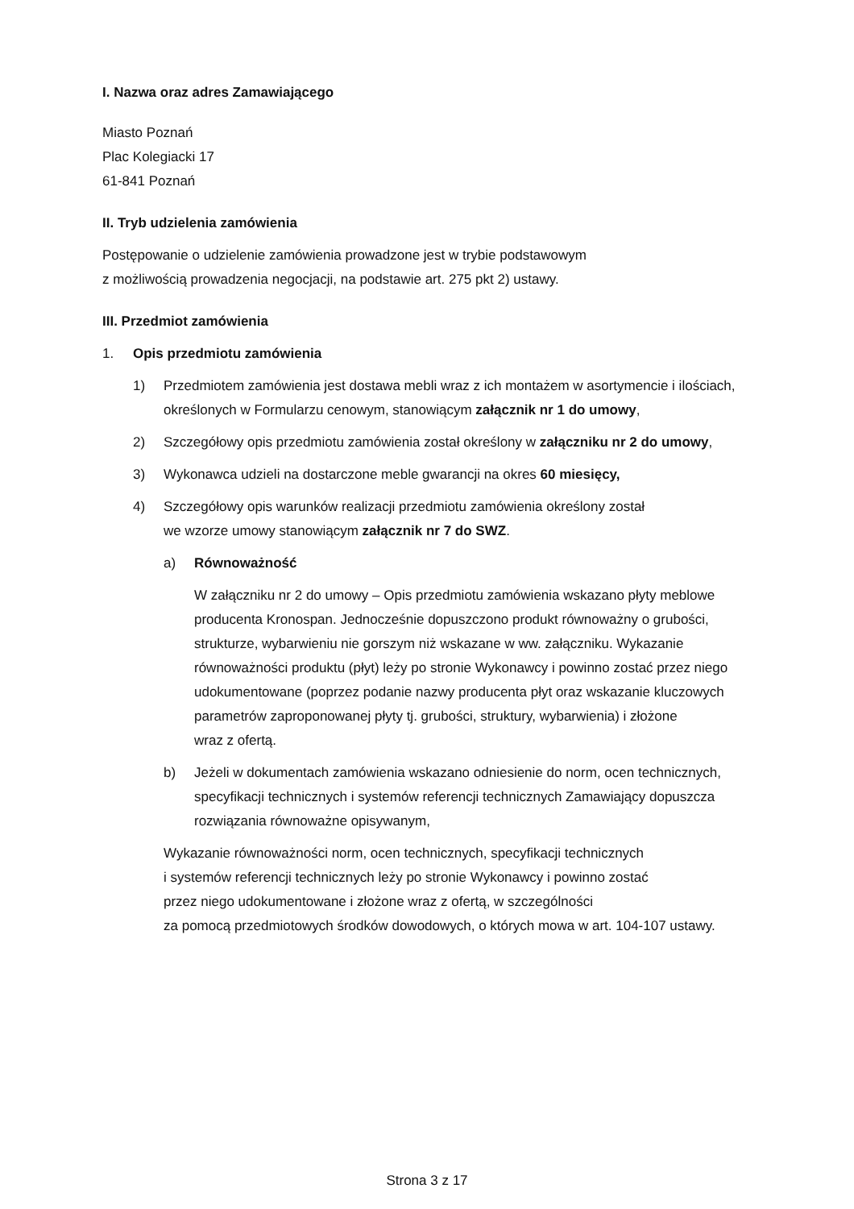I. Nazwa oraz adres Zamawiającego
Miasto Poznań
Plac Kolegiacki 17
61-841 Poznań
II. Tryb udzielenia zamówienia
Postępowanie o udzielenie zamówienia prowadzone jest w trybie podstawowym
z możliwością prowadzenia negocjacji, na podstawie art. 275 pkt 2) ustawy.
III. Przedmiot zamówienia
1. Opis przedmiotu zamówienia
1) Przedmiotem zamówienia jest dostawa mebli wraz z ich montażem w asortymencie i ilościach, określonych w Formularzu cenowym, stanowiącym załącznik nr 1 do umowy,
2) Szczegółowy opis przedmiotu zamówienia został określony w załączniku nr 2 do umowy,
3) Wykonawca udzieli na dostarczone meble gwarancji na okres 60 miesięcy,
4) Szczegółowy opis warunków realizacji przedmiotu zamówienia określony został
we wzorze umowy stanowiącym załącznik nr 7 do SWZ.
a) Równoważność
W załączniku nr 2 do umowy – Opis przedmiotu zamówienia wskazano płyty meblowe producenta Kronospan. Jednocześnie dopuszczono produkt równoważny o grubości, strukturze, wybarwieniu nie gorszym niż wskazane w ww. załączniku. Wykazanie równoważności produktu (płyt) leży po stronie Wykonawcy i powinno zostać przez niego udokumentowane (poprzez podanie nazwy producenta płyt oraz wskazanie kluczowych parametrów zaproponowanej płyty tj. grubości, struktury, wybarwienia) i złożone
wraz z ofertą.
b) Jeżeli w dokumentach zamówienia wskazano odniesienie do norm, ocen technicznych, specyfikacji technicznych i systemów referencji technicznych Zamawiający dopuszcza rozwiązania równoważne opisywanym,
Wykazanie równoważności norm, ocen technicznych, specyfikacji technicznych
i systemów referencji technicznych leży po stronie Wykonawcy i powinno zostać
przez niego udokumentowane i złożone wraz z ofertą, w szczególności
za pomocą przedmiotowych środków dowodowych, o których mowa w art. 104-107 ustawy.
Strona 3 z 17